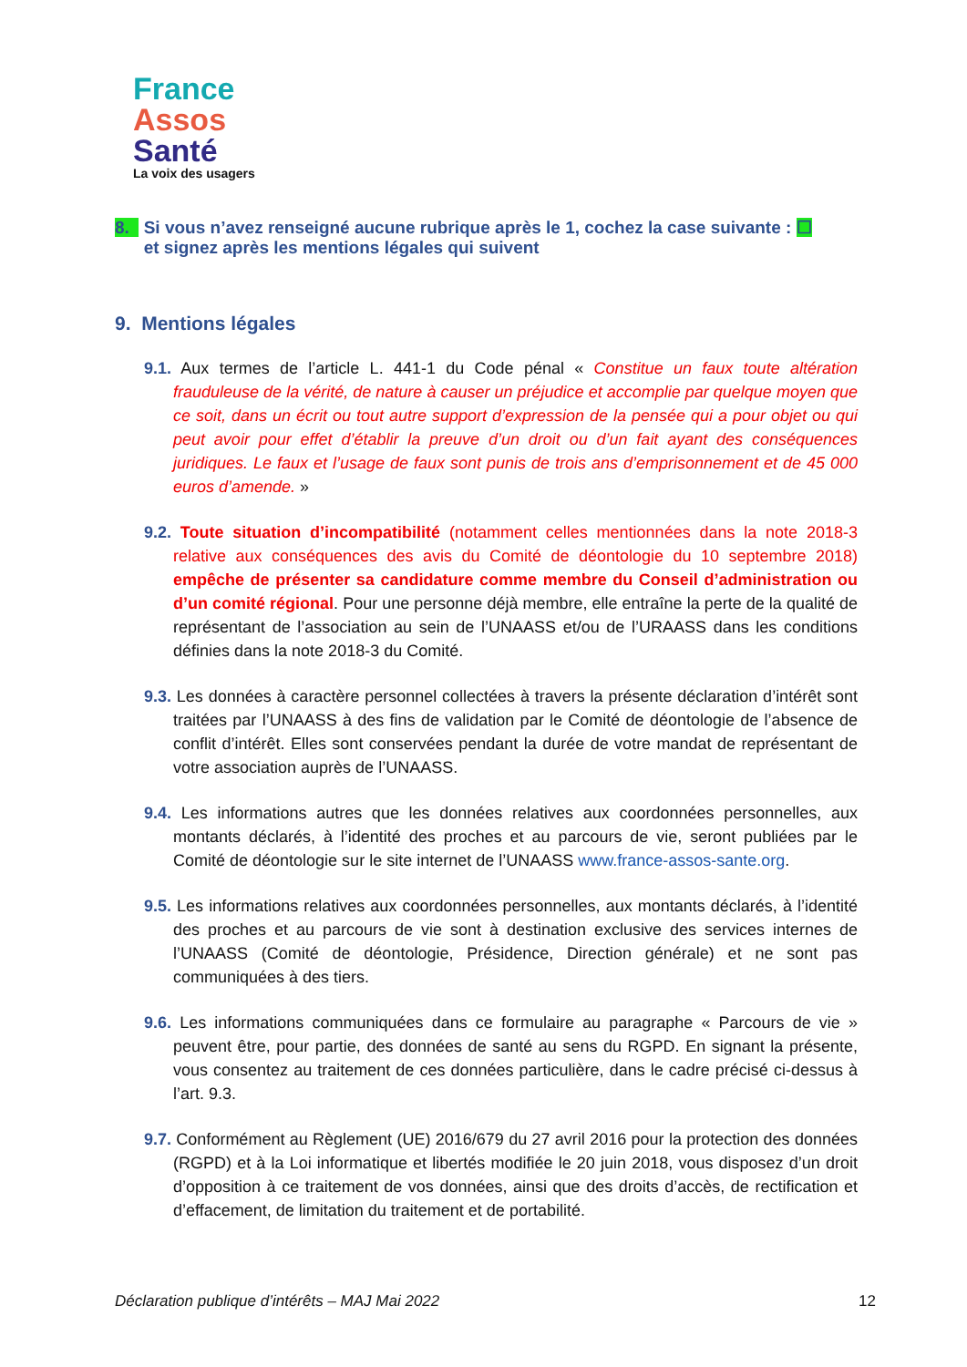France
Assos
Santé
La voix des usagers
8. Si vous n’avez renseigné aucune rubrique après le 1, cochez la case suivante : ☐
et signez après les mentions légales qui suivent
9. Mentions légales
9.1. Aux termes de l’article L. 441-1 du Code pénal « Constitue un faux toute altération frauduleuse de la vérité, de nature à causer un préjudice et accomplie par quelque moyen que ce soit, dans un écrit ou tout autre support d’expression de la pensée qui a pour objet ou qui peut avoir pour effet d’établir la preuve d’un droit ou d’un fait ayant des conséquences juridiques. Le faux et l’usage de faux sont punis de trois ans d’emprisonnement et de 45 000 euros d’amende. »
9.2. Toute situation d’incompatibilité (notamment celles mentionnées dans la note 2018-3 relative aux conséquences des avis du Comité de déontologie du 10 septembre 2018) empêche de présenter sa candidature comme membre du Conseil d’administration ou d’un comité régional. Pour une personne déjà membre, elle entraîne la perte de la qualité de représentant de l’association au sein de l’UNAASS et/ou de l’URAASS dans les conditions définies dans la note 2018-3 du Comité.
9.3. Les données à caractère personnel collectées à travers la présente déclaration d’intérêt sont traitées par l’UNAASS à des fins de validation par le Comité de déontologie de l’absence de conflit d’intérêt. Elles sont conservées pendant la durée de votre mandat de représentant de votre association auprès de l’UNAASS.
9.4. Les informations autres que les données relatives aux coordonnées personnelles, aux montants déclarés, à l’identité des proches et au parcours de vie, seront publiées par le Comité de déontologie sur le site internet de l’UNAASS www.france-assos-sante.org.
9.5. Les informations relatives aux coordonnées personnelles, aux montants déclarés, à l’identité des proches et au parcours de vie sont à destination exclusive des services internes de l’UNAASS (Comité de déontologie, Présidence, Direction générale) et ne sont pas communiquées à des tiers.
9.6. Les informations communiquées dans ce formulaire au paragraphe « Parcours de vie » peuvent être, pour partie, des données de santé au sens du RGPD. En signant la présente, vous consentez au traitement de ces données particulière, dans le cadre précisé ci-dessus à l’art. 9.3.
9.7. Conformément au Règlement (UE) 2016/679 du 27 avril 2016 pour la protection des données (RGPD) et à la Loi informatique et libertés modifiée le 20 juin 2018, vous disposez d’un droit d’opposition à ce traitement de vos données, ainsi que des droits d’accès, de rectification et d’effacement, de limitation du traitement et de portabilité.
Déclaration publique d’intérêts – MAJ Mai 2022 12